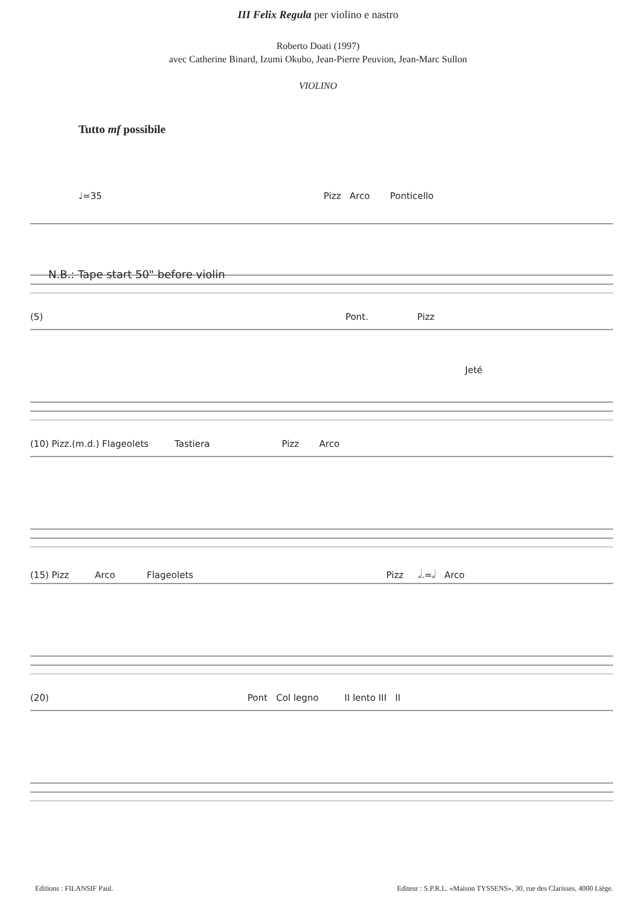III Felix Regula per violino e nastro
Roberto Doati (1997)
avec Catherine Binard, Izumi Okubo, Jean-Pierre Peuvion, Jean-Marc Sullon
VIOLINO
Tutto mf possibile
♩=35 Pizz Arco Ponticello
N.B.: Tape start 50" before violin
(5) Pont. Pizz
Jeté
(10) Pizz.(m.d.) Flageolets Tastiera Pizz Arco
(15) Pizz Arco Flageolets Pizz 𝅗𝅥.=𝅗𝅥 Arco
(20) Pont Col legno II lento III II
Editions : FILANSIF Paul. Editeur : S.P.R.L. «Maison TYSSENS», 30, rue des Clarisses, 4000 Liège.